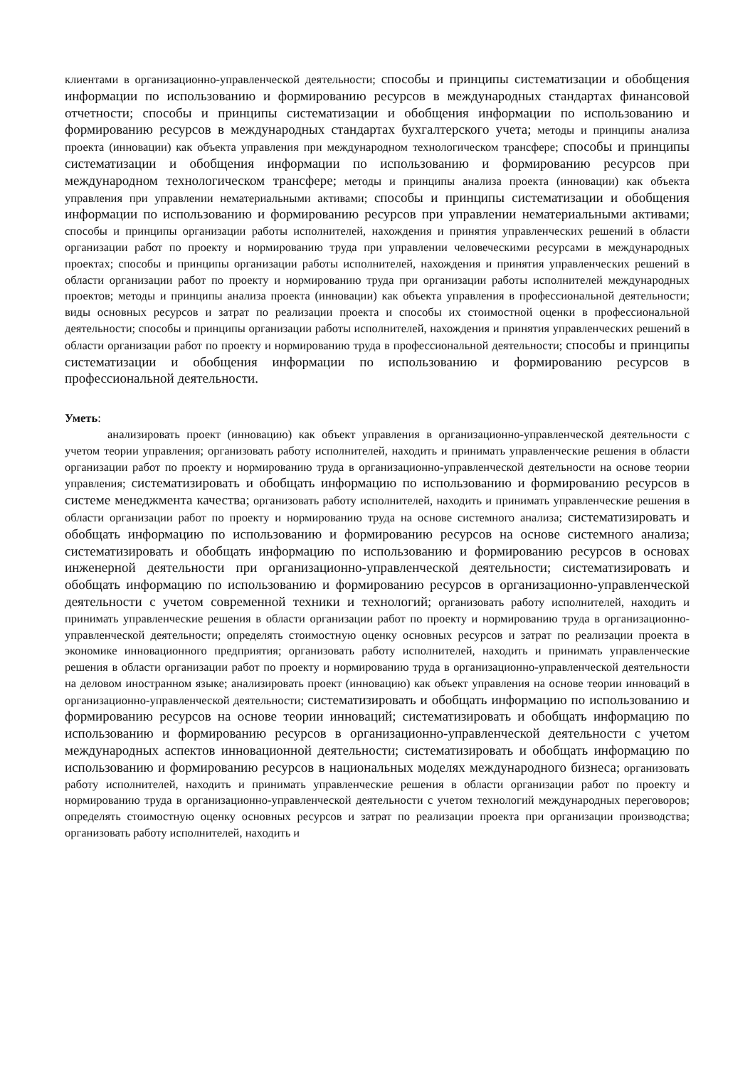клиентами в организационно-управленческой деятельности; способы и принципы систематизации и обобщения информации по использованию и формированию ресурсов в международных стандартах финансовой отчетности; способы и принципы систематизации и обобщения информации по использованию и формированию ресурсов в международных стандартах бухгалтерского учета; методы и принципы анализа проекта (инновации) как объекта управления при международном технологическом трансфере; способы и принципы систематизации и обобщения информации по использованию и формированию ресурсов при международном технологическом трансфере; методы и принципы анализа проекта (инновации) как объекта управления при управлении нематериальными активами; способы и принципы систематизации и обобщения информации по использованию и формированию ресурсов при управлении нематериальными активами; способы и принципы организации работы исполнителей, нахождения и принятия управленческих решений в области организации работ по проекту и нормированию труда при управлении человеческими ресурсами в международных проектах; способы и принципы организации работы исполнителей, нахождения и принятия управленческих решений в области организации работ по проекту и нормированию труда при организации работы исполнителей международных проектов; методы и принципы анализа проекта (инновации) как объекта управления в профессиональной деятельности; виды основных ресурсов и затрат по реализации проекта и способы их стоимостной оценки в профессиональной деятельности; способы и принципы организации работы исполнителей, нахождения и принятия управленческих решений в области организации работ по проекту и нормированию труда в профессиональной деятельности; способы и принципы систематизации и обобщения информации по использованию и формированию ресурсов в профессиональной деятельности.
Уметь:
анализировать проект (инновацию) как объект управления в организационно-управленческой деятельности с учетом теории управления; организовать работу исполнителей, находить и принимать управленческие решения в области организации работ по проекту и нормированию труда в организационно-управленческой деятельности на основе теории управления; систематизировать и обобщать информацию по использованию и формированию ресурсов в системе менеджмента качества; организовать работу исполнителей, находить и принимать управленческие решения в области организации работ по проекту и нормированию труда на основе системного анализа; систематизировать и обобщать информацию по использованию и формированию ресурсов на основе системного анализа; систематизировать и обобщать информацию по использованию и формированию ресурсов в основах инженерной деятельности при организационно-управленческой деятельности; систематизировать и обобщать информацию по использованию и формированию ресурсов в организационно-управленческой деятельности с учетом современной техники и технологий; организовать работу исполнителей, находить и принимать управленческие решения в области организации работ по проекту и нормированию труда в организационно-управленческой деятельности; определять стоимостную оценку основных ресурсов и затрат по реализации проекта в экономике инновационного предприятия; организовать работу исполнителей, находить и принимать управленческие решения в области организации работ по проекту и нормированию труда в организационно-управленческой деятельности на деловом иностранном языке; анализировать проект (инновацию) как объект управления на основе теории инноваций в организационно-управленческой деятельности; систематизировать и обобщать информацию по использованию и формированию ресурсов на основе теории инноваций; систематизировать и обобщать информацию по использованию и формированию ресурсов в организационно-управленческой деятельности с учетом международных аспектов инновационной деятельности; систематизировать и обобщать информацию по использованию и формированию ресурсов в национальных моделях международного бизнеса; организовать работу исполнителей, находить и принимать управленческие решения в области организации работ по проекту и нормированию труда в организационно-управленческой деятельности с учетом технологий международных переговоров; определять стоимостную оценку основных ресурсов и затрат по реализации проекта при организации производства; организовать работу исполнителей, находить и